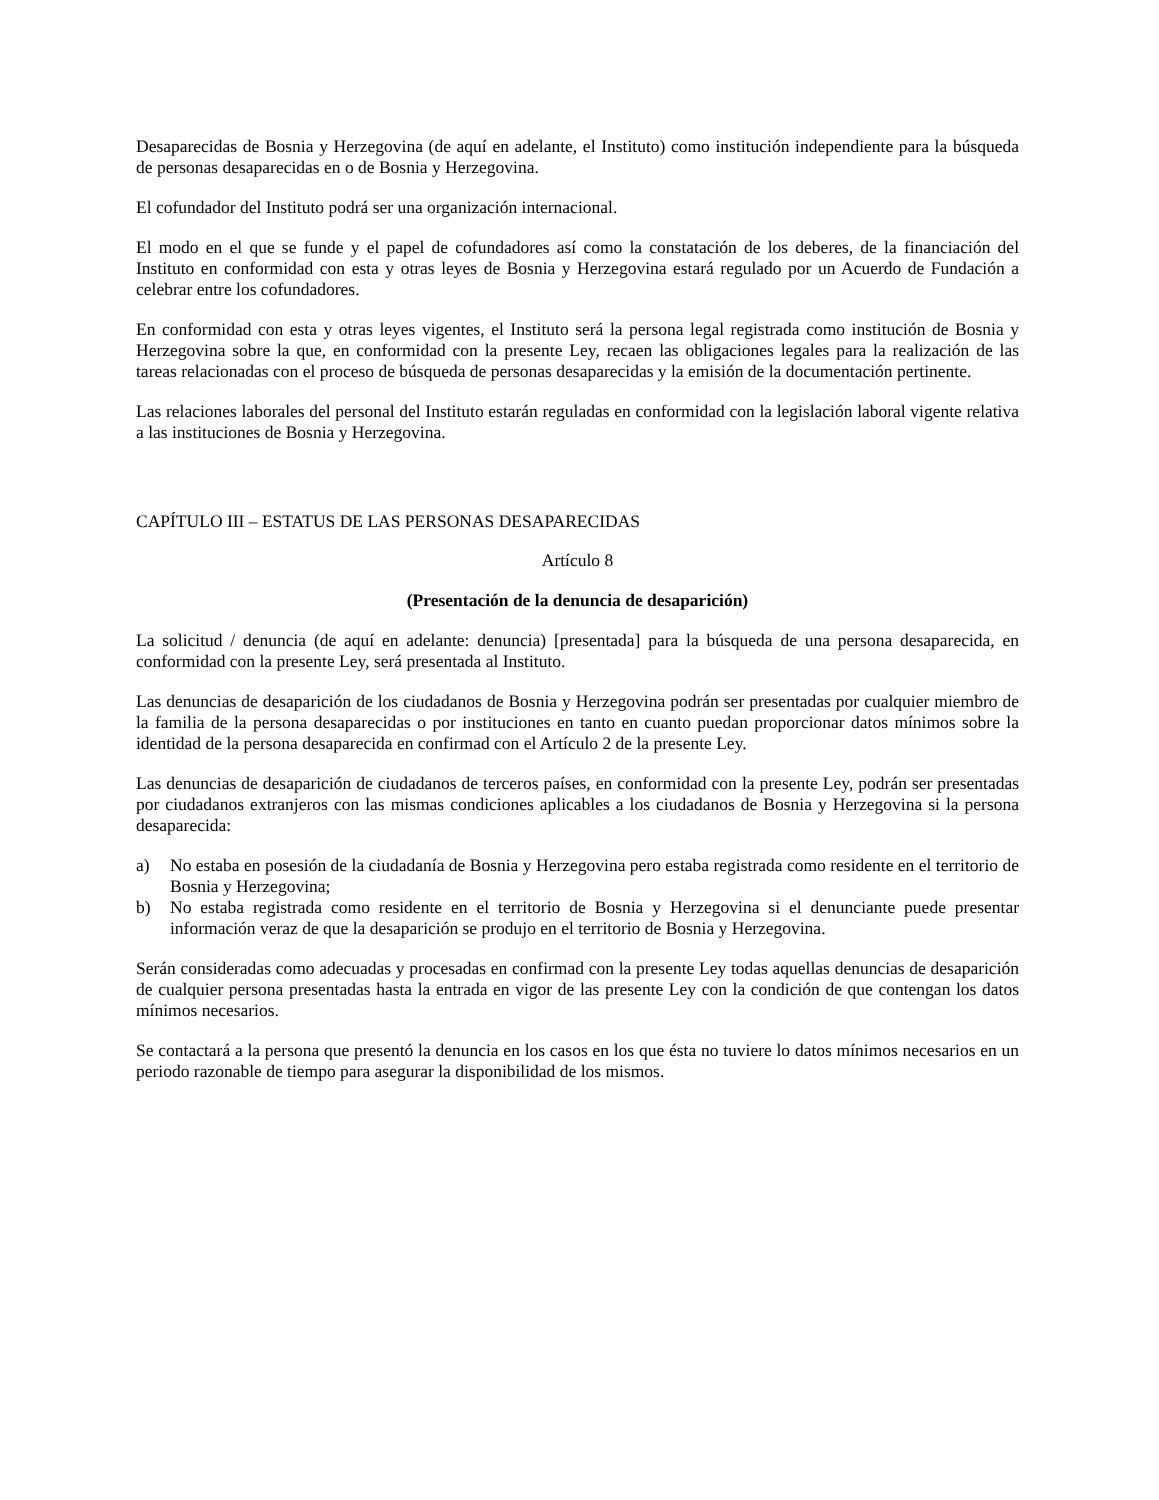Desaparecidas de Bosnia y Herzegovina (de aquí en adelante, el Instituto) como institución independiente para la búsqueda de personas desaparecidas en o de Bosnia y Herzegovina.
El cofundador del Instituto podrá ser una organización internacional.
El modo en el que se funde y el papel de cofundadores así como la constatación de los deberes, de la financiación del Instituto en conformidad con esta y otras leyes de Bosnia y Herzegovina estará regulado por un Acuerdo de Fundación a celebrar entre los cofundadores.
En conformidad con esta y otras leyes vigentes, el Instituto será la persona legal registrada como institución de Bosnia y Herzegovina sobre la que, en conformidad con la presente Ley, recaen las obligaciones legales para la realización de las tareas relacionadas con el proceso de búsqueda de personas desaparecidas y la emisión de la documentación pertinente.
Las relaciones laborales del personal del Instituto estarán reguladas en conformidad con la legislación laboral vigente relativa a las instituciones de Bosnia y Herzegovina.
CAPÍTULO III – ESTATUS DE LAS PERSONAS DESAPARECIDAS
Artículo 8
(Presentación de la denuncia de desaparición)
La solicitud / denuncia (de aquí en adelante: denuncia) [presentada] para la búsqueda de una persona desaparecida, en conformidad con la presente Ley, será presentada al Instituto.
Las denuncias de desaparición de los ciudadanos de Bosnia y Herzegovina podrán ser presentadas por cualquier miembro de la familia de la persona desaparecidas o por instituciones en tanto en cuanto puedan proporcionar datos mínimos sobre la identidad de la persona desaparecida en confirmad con el Artículo 2 de la presente Ley.
Las denuncias de desaparición de ciudadanos de terceros países, en conformidad con la presente Ley, podrán ser presentadas por ciudadanos extranjeros con las mismas condiciones aplicables a los ciudadanos de Bosnia y Herzegovina si la persona desaparecida:
a) No estaba en posesión de la ciudadanía de Bosnia y Herzegovina pero estaba registrada como residente en el territorio de Bosnia y Herzegovina;
b) No estaba registrada como residente en el territorio de Bosnia y Herzegovina si el denunciante puede presentar información veraz de que la desaparición se produjo en el territorio de Bosnia y Herzegovina.
Serán consideradas como adecuadas y procesadas en confirmad con la presente Ley todas aquellas denuncias de desaparición de cualquier persona presentadas hasta la entrada en vigor de las presente Ley con la condición de que contengan los datos mínimos necesarios.
Se contactará a la persona que presentó la denuncia en los casos en los que ésta no tuviere lo datos mínimos necesarios en un periodo razonable de tiempo para asegurar la disponibilidad de los mismos.